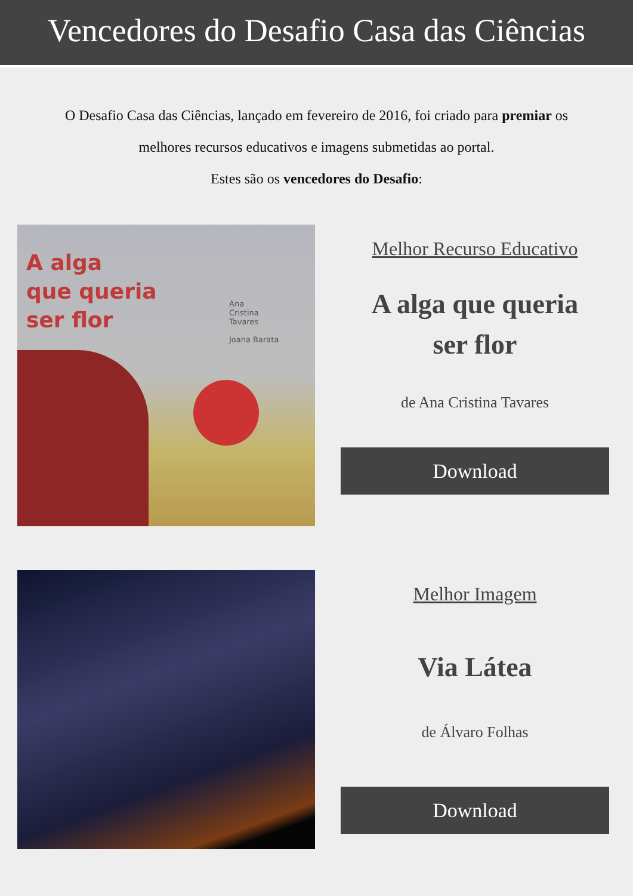Vencedores do Desafio Casa das Ciências
O Desafio Casa das Ciências, lançado em fevereiro de 2016, foi criado para premiar os melhores recursos educativos e imagens submetidas ao portal.
Estes são os vencedores do Desafio:
A alga
que queria
ser flor
Ana
Cristina
Tavares
Joana Barata
Melhor Recurso Educativo
A alga que queria
ser flor
de Ana Cristina Tavares
Download
Melhor Imagem
Via Látea
de Álvaro Folhas
Download